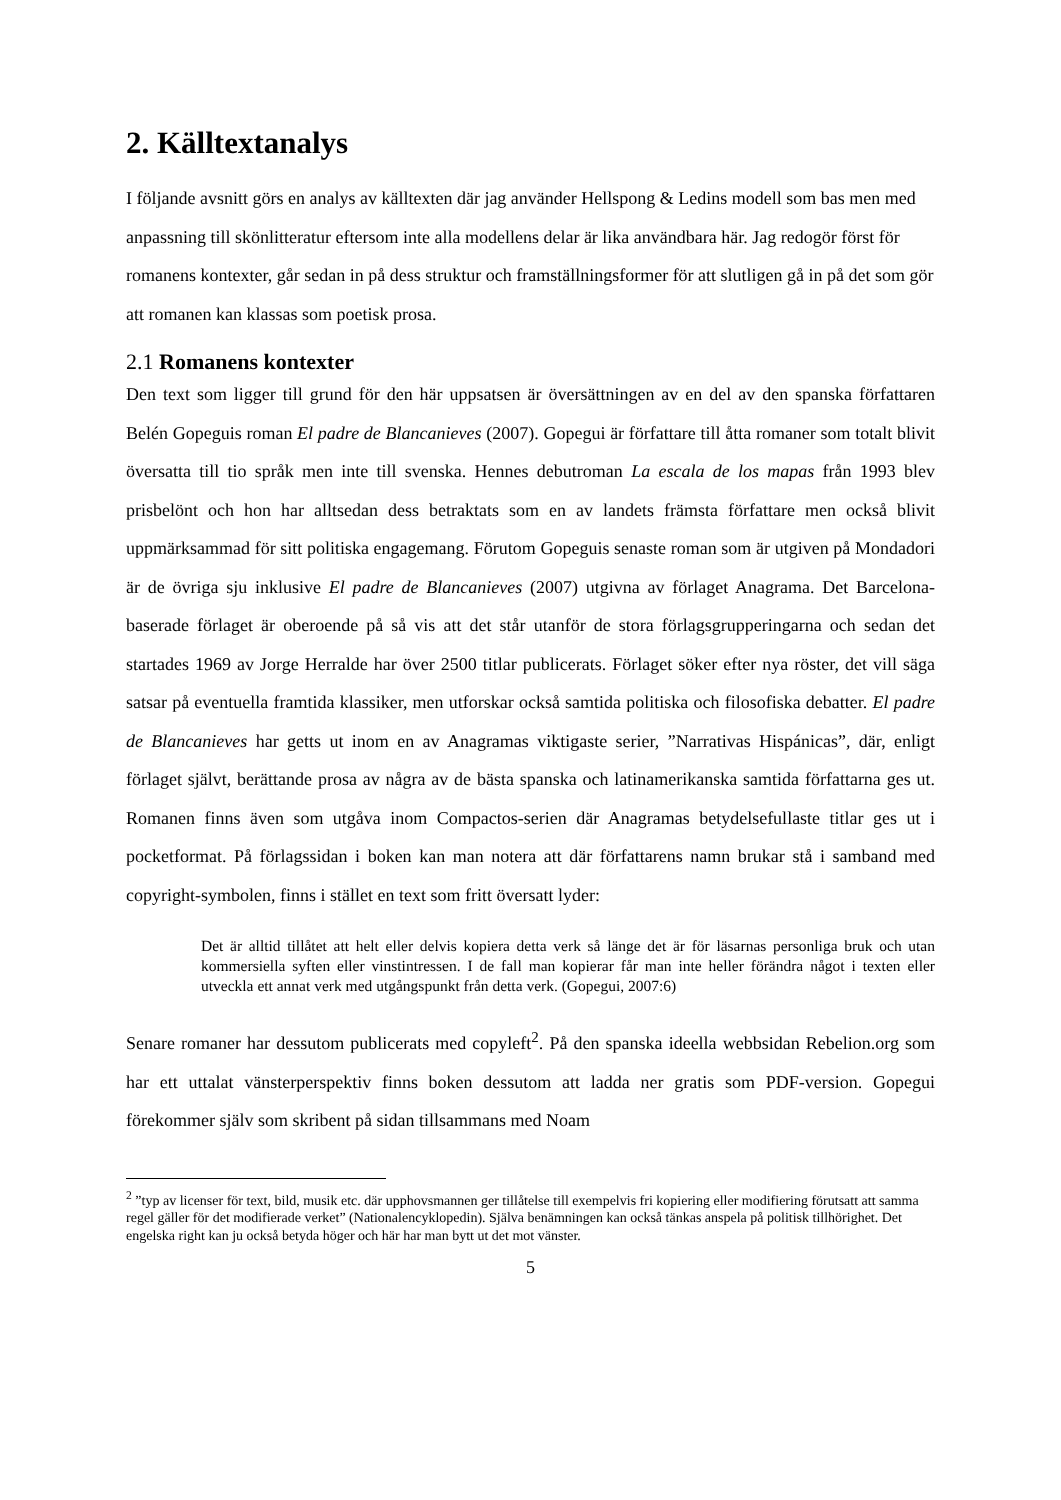2. Källtextanalys
I följande avsnitt görs en analys av källtexten där jag använder Hellspong & Ledins modell som bas men med anpassning till skönlitteratur eftersom inte alla modellens delar är lika användbara här. Jag redogör först för romanens kontexter, går sedan in på dess struktur och framställningsformer för att slutligen gå in på det som gör att romanen kan klassas som poetisk prosa.
2.1 Romanens kontexter
Den text som ligger till grund för den här uppsatsen är översättningen av en del av den spanska författaren Belén Gopeguis roman El padre de Blancanieves (2007). Gopegui är författare till åtta romaner som totalt blivit översatta till tio språk men inte till svenska. Hennes debutroman La escala de los mapas från 1993 blev prisbelönt och hon har alltsedan dess betraktats som en av landets främsta författare men också blivit uppmärksammad för sitt politiska engagemang. Förutom Gopeguis senaste roman som är utgiven på Mondadori är de övriga sju inklusive El padre de Blancanieves (2007) utgivna av förlaget Anagrama. Det Barcelona-baserade förlaget är oberoende på så vis att det står utanför de stora förlagsgrupperingarna och sedan det startades 1969 av Jorge Herralde har över 2500 titlar publicerats. Förlaget söker efter nya röster, det vill säga satsar på eventuella framtida klassiker, men utforskar också samtida politiska och filosofiska debatter. El padre de Blancanieves har getts ut inom en av Anagramas viktigaste serier, ”Narrativas Hispánicas”, där, enligt förlaget självt, berättande prosa av några av de bästa spanska och latinamerikanska samtida författarna ges ut. Romanen finns även som utgåva inom Compactos-serien där Anagramas betydelsefullaste titlar ges ut i pocketformat. På förlagssidan i boken kan man notera att där författarens namn brukar stå i samband med copyright-symbolen, finns i stället en text som fritt översatt lyder:
Det är alltid tillåtet att helt eller delvis kopiera detta verk så länge det är för läsarnas personliga bruk och utan kommersiella syften eller vinstintressen. I de fall man kopierar får man inte heller förändra något i texten eller utveckla ett annat verk med utgångspunkt från detta verk. (Gopegui, 2007:6)
Senare romaner har dessutom publicerats med copyleft<sup>2</sup>. På den spanska ideella webbsidan Rebelion.org som har ett uttalat vänsterperspektiv finns boken dessutom att ladda ner gratis som PDF-version. Gopegui förekommer själv som skribent på sidan tillsammans med Noam
<sup>2</sup> ”typ av licenser för text, bild, musik etc. där upphovsmannen ger tillåtelse till exempelvis fri kopiering eller modifiering förutsatt att samma regel gäller för det modifierade verket” (Nationalencyklopedin). Själva benämningen kan också tänkas anspela på politisk tillhörighet. Det engelska right kan ju också betyda höger och här har man bytt ut det mot vänster.
5